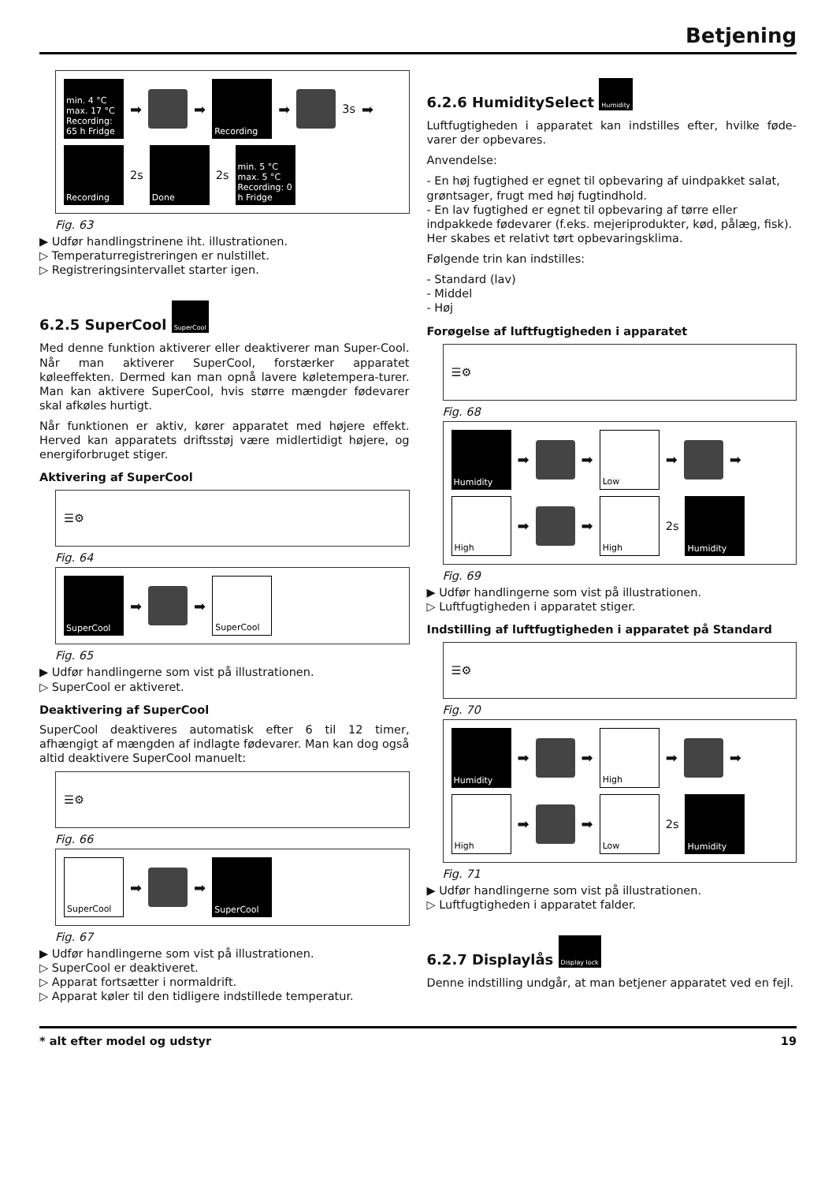Betjening
min. 4 °C max. 17 °C Recording: 65 h Fridge
➡
➡
Recording
➡
3s ➡
Recording
2s
Done
2s
min. 5 °C max. 5 °C Recording: 0 h Fridge
Fig. 63
▶ Udfør handlingstrinene iht. illustrationen.
▷ Temperaturregistreringen er nulstillet.
▷ Registreringsintervallet starter igen.
6.2.5 SuperCool SuperCool
Med denne funktion aktiverer eller deaktiverer man Super-Cool. Når man aktiverer SuperCool, forstærker apparatet køleeffekten. Dermed kan man opnå lavere køletempera-turer. Man kan aktivere SuperCool, hvis større mængder fødevarer skal afkøles hurtigt.
Når funktionen er aktiv, kører apparatet med højere effekt. Herved kan apparatets driftsstøj være midlertidigt højere, og energiforbruget stiger.
Aktivering af SuperCool
☰⚙
Fig. 64
SuperCool
➡
➡
SuperCool
Fig. 65
▶ Udfør handlingerne som vist på illustrationen.
▷ SuperCool er aktiveret.
Deaktivering af SuperCool
SuperCool deaktiveres automatisk efter 6 til 12 timer, afhængigt af mængden af indlagte fødevarer. Man kan dog også altid deaktivere SuperCool manuelt:
☰⚙
Fig. 66
SuperCool
➡
➡
SuperCool
Fig. 67
▶ Udfør handlingerne som vist på illustrationen.
▷ SuperCool er deaktiveret.
▷ Apparat fortsætter i normaldrift.
▷ Apparat køler til den tidligere indstillede temperatur.
6.2.6 HumiditySelect Humidity
Luftfugtigheden i apparatet kan indstilles efter, hvilke føde-varer der opbevares.
Anvendelse:
- En høj fugtighed er egnet til opbevaring af uindpakket salat, grøntsager, frugt med høj fugtindhold.
- En lav fugtighed er egnet til opbevaring af tørre eller indpakkede fødevarer (f.eks. mejeriprodukter, kød, pålæg, fisk). Her skabes et relativt tørt opbevaringsklima.
Følgende trin kan indstilles:
- Standard (lav)
- Middel
- Høj
Forøgelse af luftfugtigheden i apparatet
☰⚙
Fig. 68
Humidity
➡
➡
Low
➡
➡
High
➡
➡
High
2s
Humidity
Fig. 69
▶ Udfør handlingerne som vist på illustrationen.
▷ Luftfugtigheden i apparatet stiger.
Indstilling af luftfugtigheden i apparatet på Standard
☰⚙
Fig. 70
Humidity
➡
➡
High
➡
➡
High
➡
➡
Low
2s
Humidity
Fig. 71
▶ Udfør handlingerne som vist på illustrationen.
▷ Luftfugtigheden i apparatet falder.
6.2.7 Displaylås Display lock
Denne indstilling undgår, at man betjener apparatet ved en fejl.
* alt efter model og udstyr 19